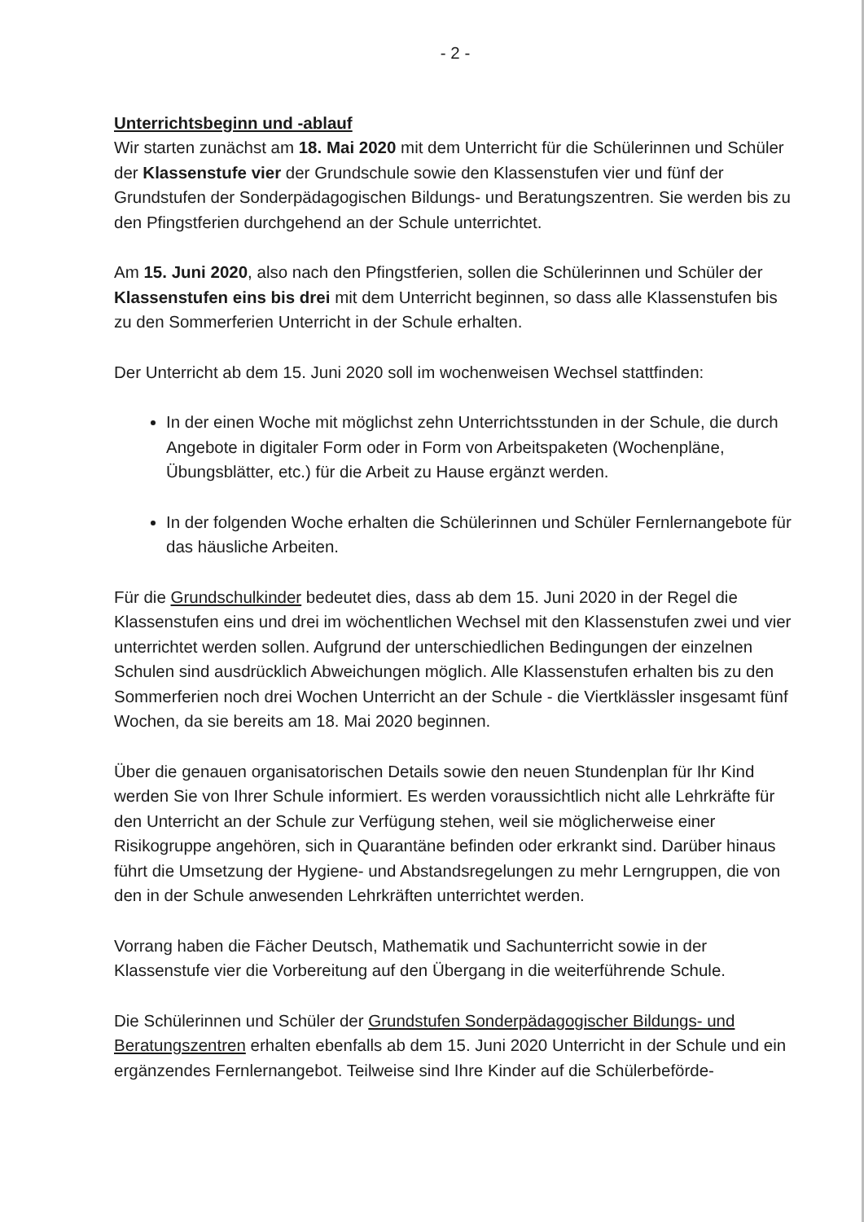- 2 -
Unterrichtsbeginn und -ablauf
Wir starten zunächst am 18. Mai 2020 mit dem Unterricht für die Schülerinnen und Schüler der Klassenstufe vier der Grundschule sowie den Klassenstufen vier und fünf der Grundstufen der Sonderpädagogischen Bildungs- und Beratungszentren. Sie werden bis zu den Pfingstferien durchgehend an der Schule unterrichtet.
Am 15. Juni 2020, also nach den Pfingstferien, sollen die Schülerinnen und Schüler der Klassenstufen eins bis drei mit dem Unterricht beginnen, so dass alle Klassenstufen bis zu den Sommerferien Unterricht in der Schule erhalten.
Der Unterricht ab dem 15. Juni 2020 soll im wochenweisen Wechsel stattfinden:
In der einen Woche mit möglichst zehn Unterrichtsstunden in der Schule, die durch Angebote in digitaler Form oder in Form von Arbeitspaketen (Wochenpläne, Übungsblätter, etc.) für die Arbeit zu Hause ergänzt werden.
In der folgenden Woche erhalten die Schülerinnen und Schüler Fernlernangebote für das häusliche Arbeiten.
Für die Grundschulkinder bedeutet dies, dass ab dem 15. Juni 2020 in der Regel die Klassenstufen eins und drei im wöchentlichen Wechsel mit den Klassenstufen zwei und vier unterrichtet werden sollen. Aufgrund der unterschiedlichen Bedingungen der einzelnen Schulen sind ausdrücklich Abweichungen möglich. Alle Klassenstufen erhalten bis zu den Sommerferien noch drei Wochen Unterricht an der Schule - die Viertklässler insgesamt fünf Wochen, da sie bereits am 18. Mai 2020 beginnen.
Über die genauen organisatorischen Details sowie den neuen Stundenplan für Ihr Kind werden Sie von Ihrer Schule informiert. Es werden voraussichtlich nicht alle Lehrkräfte für den Unterricht an der Schule zur Verfügung stehen, weil sie möglicherweise einer Risikogruppe angehören, sich in Quarantäne befinden oder erkrankt sind. Darüber hinaus führt die Umsetzung der Hygiene- und Abstandsregelungen zu mehr Lerngruppen, die von den in der Schule anwesenden Lehrkräften unterrichtet werden.
Vorrang haben die Fächer Deutsch, Mathematik und Sachunterricht sowie in der Klassenstufe vier die Vorbereitung auf den Übergang in die weiterführende Schule.
Die Schülerinnen und Schüler der Grundstufen Sonderpädagogischer Bildungs- und Beratungszentren erhalten ebenfalls ab dem 15. Juni 2020 Unterricht in der Schule und ein ergänzendes Fernlernangebot. Teilweise sind Ihre Kinder auf die Schülerbeförde-